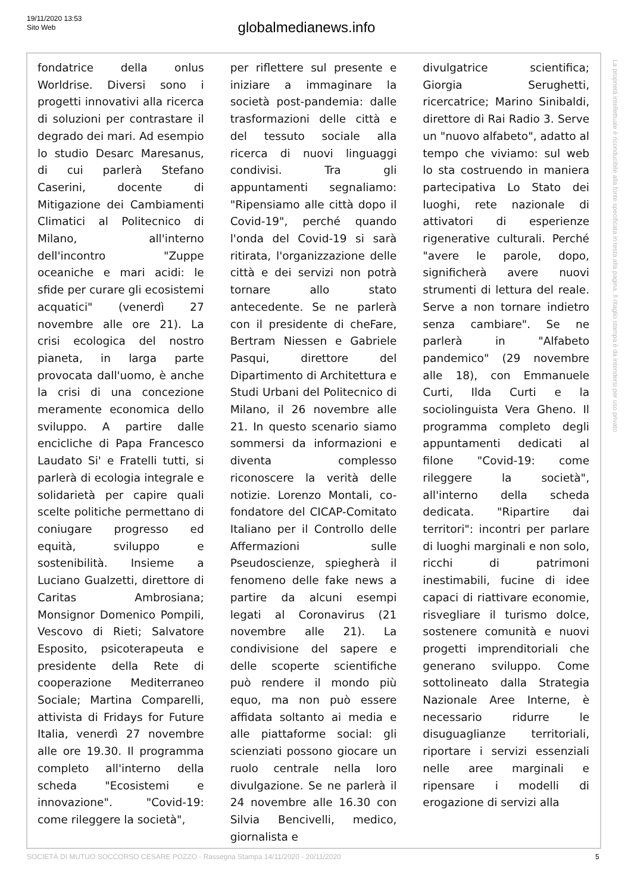19/11/2020 13:53
Sito Web
globalmedianews.info
fondatrice della onlus Worldrise. Diversi sono i progetti innovativi alla ricerca di soluzioni per contrastare il degrado dei mari. Ad esempio lo studio Desarc Maresanus, di cui parlerà Stefano Caserini, docente di Mitigazione dei Cambiamenti Climatici al Politecnico di Milano, all'interno dell'incontro "Zuppe oceaniche e mari acidi: le sfide per curare gli ecosistemi acquatici" (venerdì 27 novembre alle ore 21). La crisi ecologica del nostro pianeta, in larga parte provocata dall'uomo, è anche la crisi di una concezione meramente economica dello sviluppo. A partire dalle encicliche di Papa Francesco Laudato Si' e Fratelli tutti, si parlerà di ecologia integrale e solidarietà per capire quali scelte politiche permettano di coniugare progresso ed equità, sviluppo e sostenibilità. Insieme a Luciano Gualzetti, direttore di Caritas Ambrosiana; Monsignor Domenico Pompili, Vescovo di Rieti; Salvatore Esposito, psicoterapeuta e presidente della Rete di cooperazione Mediterraneo Sociale; Martina Comparelli, attivista di Fridays for Future Italia, venerdì 27 novembre alle ore 19.30. Il programma completo all'interno della scheda "Ecosistemi e innovazione". "Covid-19: come rileggere la società",
per riflettere sul presente e iniziare a immaginare la società post-pandemia: dalle trasformazioni delle città e del tessuto sociale alla ricerca di nuovi linguaggi condivisi. Tra gli appuntamenti segnaliamo: "Ripensiamo alle città dopo il Covid-19", perché quando l'onda del Covid-19 si sarà ritirata, l'organizzazione delle città e dei servizi non potrà tornare allo stato antecedente. Se ne parlerà con il presidente di cheFare, Bertram Niessen e Gabriele Pasqui, direttore del Dipartimento di Architettura e Studi Urbani del Politecnico di Milano, il 26 novembre alle 21. In questo scenario siamo sommersi da informazioni e diventa complesso riconoscere la verità delle notizie. Lorenzo Montali, co-fondatore del CICAP-Comitato Italiano per il Controllo delle Affermazioni sulle Pseudoscienze, spiegherà il fenomeno delle fake news a partire da alcuni esempi legati al Coronavirus (21 novembre alle 21). La condivisione del sapere e delle scoperte scientifiche può rendere il mondo più equo, ma non può essere affidata soltanto ai media e alle piattaforme social: gli scienziati possono giocare un ruolo centrale nella loro divulgazione. Se ne parlerà il 24 novembre alle 16.30 con Silvia Bencivelli, medico, giornalista e
divulgatrice scientifica; Giorgia Serughetti, ricercatrice; Marino Sinibaldi, direttore di Rai Radio 3. Serve un "nuovo alfabeto", adatto al tempo che viviamo: sul web lo sta costruendo in maniera partecipativa Lo Stato dei luoghi, rete nazionale di attivatori di esperienze rigenerative culturali. Perché "avere le parole, dopo, significherà avere nuovi strumenti di lettura del reale. Serve a non tornare indietro senza cambiare". Se ne parlerà in "Alfabeto pandemico" (29 novembre alle 18), con Emmanuele Curti, Ilda Curti e la sociolinguista Vera Gheno. Il programma completo degli appuntamenti dedicati al filone "Covid-19: come rileggere la società", all'interno della scheda dedicata. "Ripartire dai territori": incontri per parlare di luoghi marginali e non solo, ricchi di patrimoni inestimabili, fucine di idee capaci di riattivare economie, risvegliare il turismo dolce, sostenere comunità e nuovi progetti imprenditoriali che generano sviluppo. Come sottolineato dalla Strategia Nazionale Aree Interne, è necessario ridurre le disuguaglianze territoriali, riportare i servizi essenziali nelle aree marginali e ripensare i modelli di erogazione di servizi alla
La proprietà intellettuale è riconducibile alla fonte specificata in testa alla pagina. Il ritaglio stampa è da intendersi per uso privato
SOCIETÀ DI MUTUO SOCCORSO CESARE POZZO - Rassegna Stampa 14/11/2020 - 20/11/2020
5